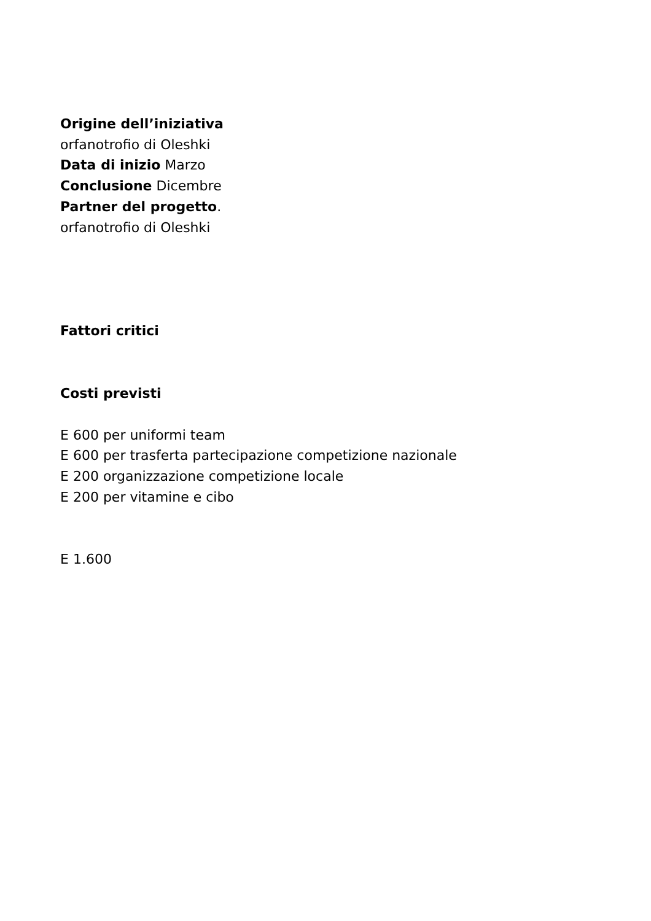Origine dell’iniziativa
orfanotrofio di Oleshki
Data di inizio Marzo
Conclusione Dicembre
Partner del progetto.
orfanotrofio di Oleshki
Fattori critici
Costi previsti
E 600 per uniformi team
E 600 per trasferta partecipazione competizione nazionale
E 200 organizzazione competizione locale
E 200 per vitamine e cibo
E 1.600